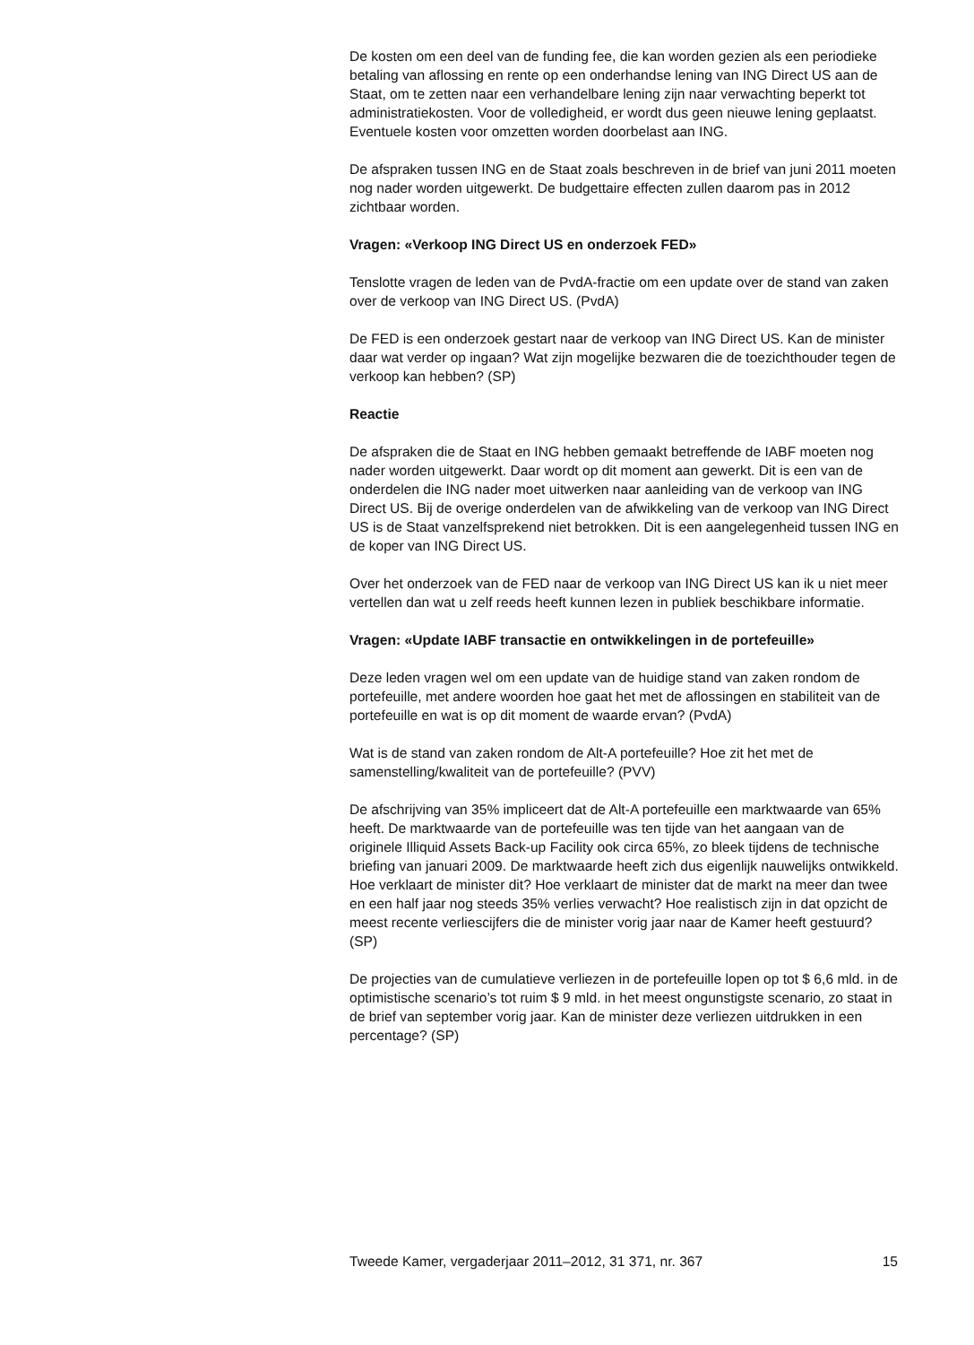De kosten om een deel van de funding fee, die kan worden gezien als een periodieke betaling van aflossing en rente op een onderhandse lening van ING Direct US aan de Staat, om te zetten naar een verhandelbare lening zijn naar verwachting beperkt tot administratiekosten. Voor de volledigheid, er wordt dus geen nieuwe lening geplaatst. Eventuele kosten voor omzetten worden doorbelast aan ING.
De afspraken tussen ING en de Staat zoals beschreven in de brief van juni 2011 moeten nog nader worden uitgewerkt. De budgettaire effecten zullen daarom pas in 2012 zichtbaar worden.
Vragen: «Verkoop ING Direct US en onderzoek FED»
Tenslotte vragen de leden van de PvdA-fractie om een update over de stand van zaken over de verkoop van ING Direct US. (PvdA)
De FED is een onderzoek gestart naar de verkoop van ING Direct US. Kan de minister daar wat verder op ingaan? Wat zijn mogelijke bezwaren die de toezichthouder tegen de verkoop kan hebben? (SP)
Reactie
De afspraken die de Staat en ING hebben gemaakt betreffende de IABF moeten nog nader worden uitgewerkt. Daar wordt op dit moment aan gewerkt. Dit is een van de onderdelen die ING nader moet uitwerken naar aanleiding van de verkoop van ING Direct US. Bij de overige onderdelen van de afwikkeling van de verkoop van ING Direct US is de Staat vanzelfsprekend niet betrokken. Dit is een aangelegenheid tussen ING en de koper van ING Direct US.
Over het onderzoek van de FED naar de verkoop van ING Direct US kan ik u niet meer vertellen dan wat u zelf reeds heeft kunnen lezen in publiek beschikbare informatie.
Vragen: «Update IABF transactie en ontwikkelingen in de portefeuille»
Deze leden vragen wel om een update van de huidige stand van zaken rondom de portefeuille, met andere woorden hoe gaat het met de aflossingen en stabiliteit van de portefeuille en wat is op dit moment de waarde ervan? (PvdA)
Wat is de stand van zaken rondom de Alt-A portefeuille? Hoe zit het met de samenstelling/kwaliteit van de portefeuille? (PVV)
De afschrijving van 35% impliceert dat de Alt-A portefeuille een marktwaarde van 65% heeft. De marktwaarde van de portefeuille was ten tijde van het aangaan van de originele Illiquid Assets Back-up Facility ook circa 65%, zo bleek tijdens de technische briefing van januari 2009. De marktwaarde heeft zich dus eigenlijk nauwelijks ontwikkeld. Hoe verklaart de minister dit? Hoe verklaart de minister dat de markt na meer dan twee en een half jaar nog steeds 35% verlies verwacht? Hoe realistisch zijn in dat opzicht de meest recente verliescijfers die de minister vorig jaar naar de Kamer heeft gestuurd? (SP)
De projecties van de cumulatieve verliezen in de portefeuille lopen op tot $ 6,6 mld. in de optimistische scenario’s tot ruim $ 9 mld. in het meest ongunstigste scenario, zo staat in de brief van september vorig jaar. Kan de minister deze verliezen uitdrukken in een percentage? (SP)
Tweede Kamer, vergaderjaar 2011–2012, 31 371, nr. 367 15